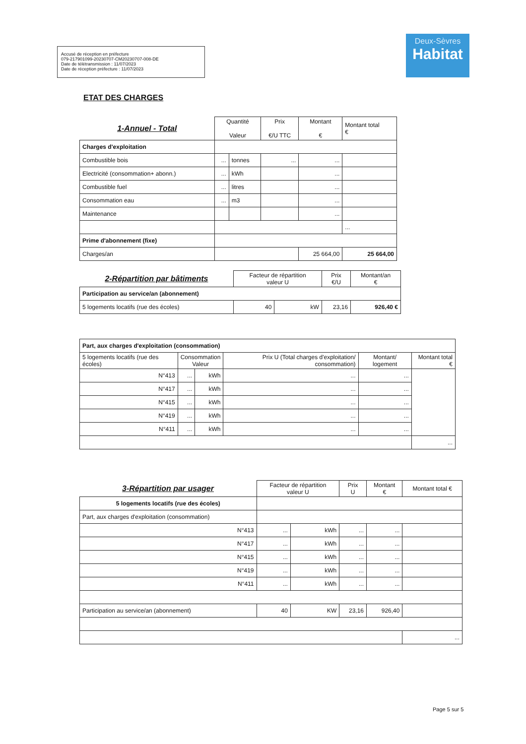Accusé de réception en préfecture
079-217901099-20230707-CM20230707-008-DE
Date de télétransmission : 11/07/2023
Date de réception préfecture : 11/07/2023
Deux-Sèvres
Habitat
ETAT DES CHARGES
| 1-Annuel - Total | Quantité Valeur | | Prix €/U TTC | Montant € | Montant total € |
| Charges d'exploitation | | | | | |
| Combustible bois | ... | tonnes | ... | ... | |
| Electricité (consommation+ abonn.) | ... | kWh | | ... | |
| Combustible fuel | ... | litres | | ... | |
| Consommation eau | ... | m3 | | ... | |
| Maintenance | | | | ... | |
| | | | | | ... |
| Prime d'abonnement (fixe) | | | | | |
| Charges/an | | | | 25 664,00 | 25 664,00 |
| 2-Répartition par bâtiments | Facteur de répartition valeur U | | Prix €/U | Montant/an € |
| Participation au service/an (abonnement) | | | | |
| 5 logements locatifs (rue des écoles) | 40 | kW | 23,16 | 926,40 € |
| Part, aux charges d'exploitation (consommation) | | | | | |
| 5 logements locatifs (rue des écoles) | Consommation Valeur | | Prix U (Total charges d'exploitation/ consommation) | Montant/ logement | Montant total € |
| N°413 | ... | kWh | ... | ... | |
| N°417 | ... | kWh | ... | ... | |
| N°415 | ... | kWh | ... | ... | |
| N°419 | ... | kWh | ... | ... | |
| N°411 | ... | kWh | ... | ... | |
| | | | | | ... |
| 3-Répartition par usager | Facteur de répartition valeur U | | Prix U | Montant € | Montant total € |
| 5 logements locatifs (rue des écoles) | | | | | |
| Part, aux charges d'exploitation (consommation) | | | | | |
| N°413 | ... | kWh | ... | ... | |
| N°417 | ... | kWh | ... | ... | |
| N°415 | ... | kWh | ... | ... | |
| N°419 | ... | kWh | ... | ... | |
| N°411 | ... | kWh | ... | ... | |
| Participation au service/an (abonnement) | 40 | KW | 23,16 | 926,40 | |
| | | | | | ... |
Page 5 sur 5